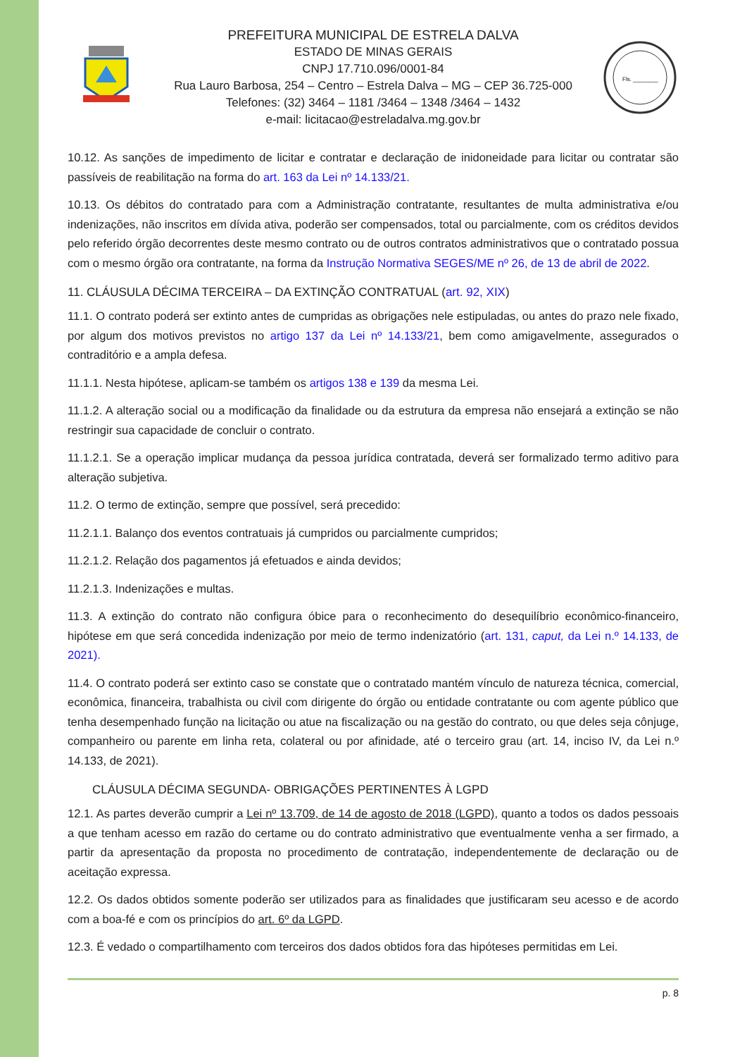PREFEITURA MUNICIPAL DE ESTRELA DALVA
ESTADO DE MINAS GERAIS
CNPJ 17.710.096/0001-84
Rua Lauro Barbosa, 254 – Centro – Estrela Dalva – MG – CEP 36.725-000
Telefones: (32) 3464 – 1181 /3464 – 1348 /3464 – 1432
e-mail: licitacao@estreladalva.mg.gov.br
Fls. ________
10.12. As sanções de impedimento de licitar e contratar e declaração de inidoneidade para licitar ou contratar são passíveis de reabilitação na forma do art. 163 da Lei nº 14.133/21.
10.13. Os débitos do contratado para com a Administração contratante, resultantes de multa administrativa e/ou indenizações, não inscritos em dívida ativa, poderão ser compensados, total ou parcialmente, com os créditos devidos pelo referido órgão decorrentes deste mesmo contrato ou de outros contratos administrativos que o contratado possua com o mesmo órgão ora contratante, na forma da Instrução Normativa SEGES/ME nº 26, de 13 de abril de 2022.
11. CLÁUSULA DÉCIMA TERCEIRA – DA EXTINÇÃO CONTRATUAL (art. 92, XIX)
11.1. O contrato poderá ser extinto antes de cumpridas as obrigações nele estipuladas, ou antes do prazo nele fixado, por algum dos motivos previstos no artigo 137 da Lei nº 14.133/21, bem como amigavelmente, assegurados o contraditório e a ampla defesa.
11.1.1. Nesta hipótese, aplicam-se também os artigos 138 e 139 da mesma Lei.
11.1.2. A alteração social ou a modificação da finalidade ou da estrutura da empresa não ensejará a extinção se não restringir sua capacidade de concluir o contrato.
11.1.2.1. Se a operação implicar mudança da pessoa jurídica contratada, deverá ser formalizado termo aditivo para alteração subjetiva.
11.2. O termo de extinção, sempre que possível, será precedido:
11.2.1.1. Balanço dos eventos contratuais já cumpridos ou parcialmente cumpridos;
11.2.1.2. Relação dos pagamentos já efetuados e ainda devidos;
11.2.1.3. Indenizações e multas.
11.3. A extinção do contrato não configura óbice para o reconhecimento do desequilíbrio econômico-financeiro, hipótese em que será concedida indenização por meio de termo indenizatório (art. 131, caput, da Lei n.º 14.133, de 2021).
11.4. O contrato poderá ser extinto caso se constate que o contratado mantém vínculo de natureza técnica, comercial, econômica, financeira, trabalhista ou civil com dirigente do órgão ou entidade contratante ou com agente público que tenha desempenhado função na licitação ou atue na fiscalização ou na gestão do contrato, ou que deles seja cônjuge, companheiro ou parente em linha reta, colateral ou por afinidade, até o terceiro grau (art. 14, inciso IV, da Lei n.º 14.133, de 2021).
CLÁUSULA DÉCIMA SEGUNDA- OBRIGAÇÕES PERTINENTES À LGPD
12.1. As partes deverão cumprir a Lei nº 13.709, de 14 de agosto de 2018 (LGPD), quanto a todos os dados pessoais a que tenham acesso em razão do certame ou do contrato administrativo que eventualmente venha a ser firmado, a partir da apresentação da proposta no procedimento de contratação, independentemente de declaração ou de aceitação expressa.
12.2. Os dados obtidos somente poderão ser utilizados para as finalidades que justificaram seu acesso e de acordo com a boa-fé e com os princípios do art. 6º da LGPD.
12.3. É vedado o compartilhamento com terceiros dos dados obtidos fora das hipóteses permitidas em Lei.
p. 8